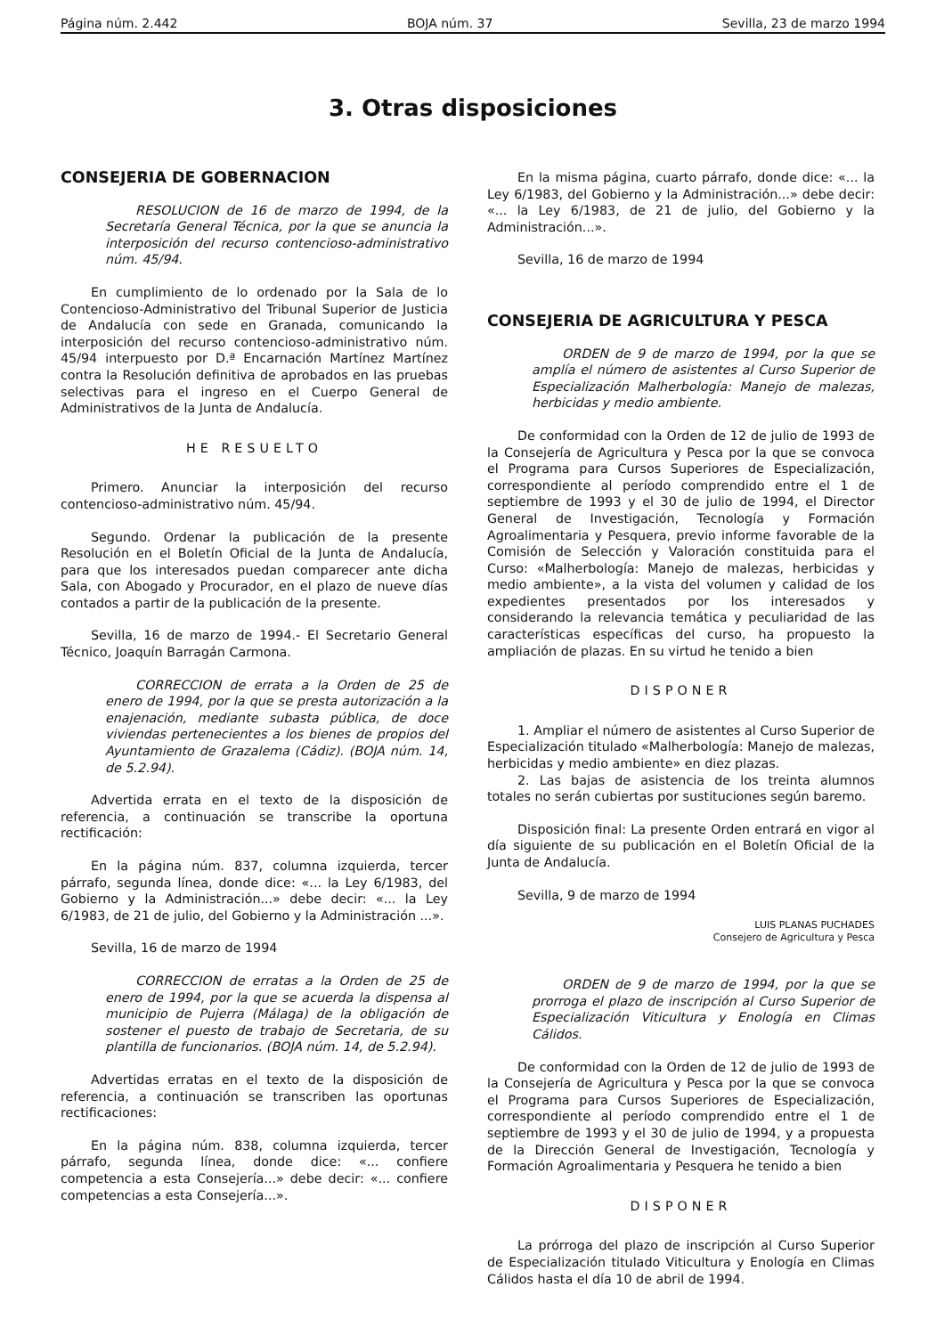Página núm. 2.442 BOJA núm. 37 Sevilla, 23 de marzo 1994
3. Otras disposiciones
CONSEJERIA DE GOBERNACION
RESOLUCION de 16 de marzo de 1994, de la Secretaría General Técnica, por la que se anuncia la interposición del recurso contencioso-administrativo núm. 45/94.
En cumplimiento de lo ordenado por la Sala de lo Contencioso-Administrativo del Tribunal Superior de Justicia de Andalucía con sede en Granada, comunicando la interposición del recurso contencioso-administrativo núm. 45/94 interpuesto por D.ª Encarnación Martínez Martínez contra la Resolución definitiva de aprobados en las pruebas selectivas para el ingreso en el Cuerpo General de Administrativos de la Junta de Andalucía.
HE RESUELTO
Primero. Anunciar la interposición del recurso contencioso-administrativo núm. 45/94.
Segundo. Ordenar la publicación de la presente Resolución en el Boletín Oficial de la Junta de Andalucía, para que los interesados puedan comparecer ante dicha Sala, con Abogado y Procurador, en el plazo de nueve días contados a partir de la publicación de la presente.
Sevilla, 16 de marzo de 1994.- El Secretario General Técnico, Joaquín Barragán Carmona.
CORRECCION de errata a la Orden de 25 de enero de 1994, por la que se presta autorización a la enajenación, mediante subasta pública, de doce viviendas pertenecientes a los bienes de propios del Ayuntamiento de Grazalema (Cádiz). (BOJA núm. 14, de 5.2.94).
Advertida errata en el texto de la disposición de referencia, a continuación se transcribe la oportuna rectificación:
En la página núm. 837, columna izquierda, tercer párrafo, segunda línea, donde dice: «... la Ley 6/1983, del Gobierno y la Administración...» debe decir: «... la Ley 6/1983, de 21 de julio, del Gobierno y la Administración ...».
Sevilla, 16 de marzo de 1994
CORRECCION de erratas a la Orden de 25 de enero de 1994, por la que se acuerda la dispensa al municipio de Pujerra (Málaga) de la obligación de sostener el puesto de trabajo de Secretaria, de su plantilla de funcionarios. (BOJA núm. 14, de 5.2.94).
Advertidas erratas en el texto de la disposición de referencia, a continuación se transcriben las oportunas rectificaciones:
En la página núm. 838, columna izquierda, tercer párrafo, segunda línea, donde dice: «... confiere competencia a esta Consejería...» debe decir: «... confiere competencias a esta Consejería...».
En la misma página, cuarto párrafo, donde dice: «... la Ley 6/1983, del Gobierno y la Administración...» debe decir: «... la Ley 6/1983, de 21 de julio, del Gobierno y la Administración...».
Sevilla, 16 de marzo de 1994
CONSEJERIA DE AGRICULTURA Y PESCA
ORDEN de 9 de marzo de 1994, por la que se amplía el número de asistentes al Curso Superior de Especialización Malherbología: Manejo de malezas, herbicidas y medio ambiente.
De conformidad con la Orden de 12 de julio de 1993 de la Consejería de Agricultura y Pesca por la que se convoca el Programa para Cursos Superiores de Especialización, correspondiente al período comprendido entre el 1 de septiembre de 1993 y el 30 de julio de 1994, el Director General de Investigación, Tecnología y Formación Agroalimentaria y Pesquera, previo informe favorable de la Comisión de Selección y Valoración constituida para el Curso: «Malherbología: Manejo de malezas, herbicidas y medio ambiente», a la vista del volumen y calidad de los expedientes presentados por los interesados y considerando la relevancia temática y peculiaridad de las características específicas del curso, ha propuesto la ampliación de plazas. En su virtud he tenido a bien
DISPONER
1. Ampliar el número de asistentes al Curso Superior de Especialización titulado «Malherbología: Manejo de malezas, herbicidas y medio ambiente» en diez plazas.
2. Las bajas de asistencia de los treinta alumnos totales no serán cubiertas por sustituciones según baremo.
Disposición final: La presente Orden entrará en vigor al día siguiente de su publicación en el Boletín Oficial de la Junta de Andalucía.
Sevilla, 9 de marzo de 1994
LUIS PLANAS PUCHADES
Consejero de Agricultura y Pesca
ORDEN de 9 de marzo de 1994, por la que se prorroga el plazo de inscripción al Curso Superior de Especialización Viticultura y Enología en Climas Cálidos.
De conformidad con la Orden de 12 de julio de 1993 de la Consejería de Agricultura y Pesca por la que se convoca el Programa para Cursos Superiores de Especialización, correspondiente al período comprendido entre el 1 de septiembre de 1993 y el 30 de julio de 1994, y a propuesta de la Dirección General de Investigación, Tecnología y Formación Agroalimentaria y Pesquera he tenido a bien
DISPONER
La prórroga del plazo de inscripción al Curso Superior de Especialización titulado Viticultura y Enología en Climas Cálidos hasta el día 10 de abril de 1994.